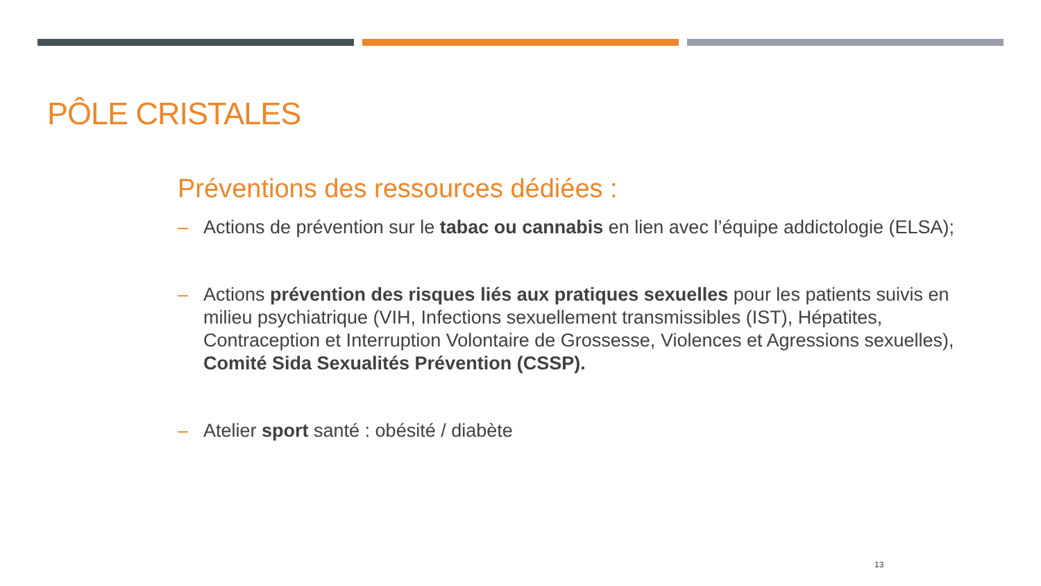PÔLE CRISTALES
Préventions des ressources dédiées :
– Actions de prévention sur le tabac ou cannabis en lien avec l’équipe addictologie (ELSA);
– Actions prévention des risques liés aux pratiques sexuelles pour les patients suivis en milieu psychiatrique (VIH, Infections sexuellement transmissibles (IST), Hépatites, Contraception et Interruption Volontaire de Grossesse, Violences et Agressions sexuelles), Comité Sida Sexualités Prévention (CSSP).
– Atelier sport santé : obésité / diabète
13